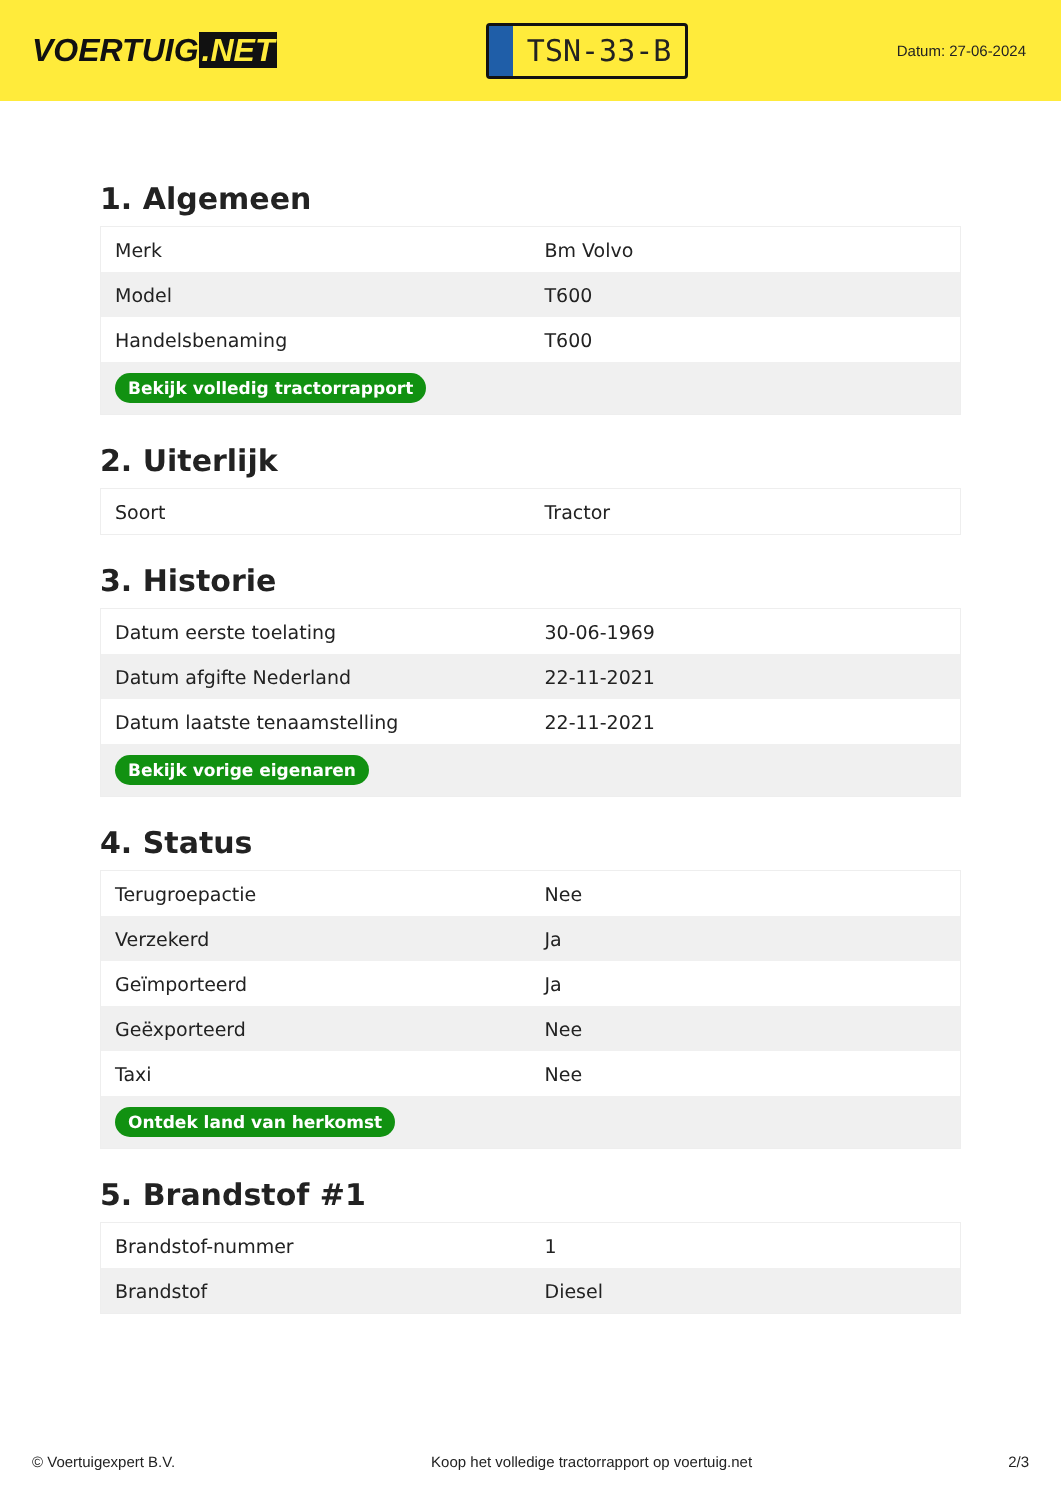VOERTUIG.NET
TSN-33-B
Datum: 27-06-2024
1. Algemeen
| Merk | Bm Volvo |
| Model | T600 |
| Handelsbenaming | T600 |
| Bekijk volledig tractorrapport | |
2. Uiterlijk
| Soort | Tractor |
3. Historie
| Datum eerste toelating | 30-06-1969 |
| Datum afgifte Nederland | 22-11-2021 |
| Datum laatste tenaamstelling | 22-11-2021 |
| Bekijk vorige eigenaren | |
4. Status
| Terugroepactie | Nee |
| Verzekerd | Ja |
| Geïmporteerd | Ja |
| Geëxporteerd | Nee |
| Taxi | Nee |
| Ontdek land van herkomst | |
5. Brandstof #1
| Brandstof-nummer | 1 |
| Brandstof | Diesel |
© Voertuigexpert B.V. Koop het volledige tractorrapport op voertuig.net 2/3